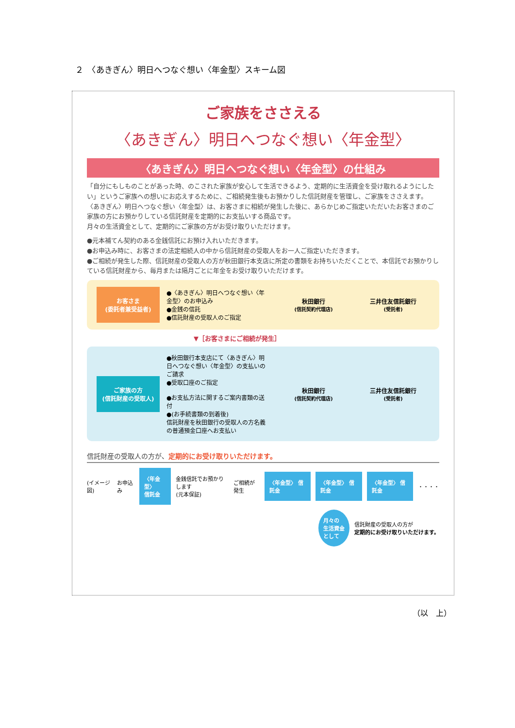２　〈あきぎん〉明日へつなぐ想い〈年金型〉スキーム図
ご家族をささえる
〈あきぎん〉明日へつなぐ想い〈年金型〉
〈あきぎん〉明日へつなぐ想い〈年金型〉の仕組み
「自分にもしものことがあった時、のこされた家族が安心して生活できるよう、定期的に生活資金を受け取れるようにしたい」というご家族への想いにお応えするために、ご相続発生後もお預かりした信託財産を管理し、ご家族をささえます。
〈あきぎん〉明日へつなぐ想い〈年金型〉は、お客さまに相続が発生した後に、あらかじめご指定いただいたお客さまのご家族の方にお預かりしている信託財産を定期的にお支払いする商品です。
月々の生活資金として、定期的にご家族の方がお受け取りいただけます。
●元本補てん契約のある金銭信託にお預け入れいただきます。
●お申込み時に、お客さまの法定相続人の中から信託財産の受取人をお一人ご指定いただきます。
●ご相続が発生した際、信託財産の受取人の方が秋田銀行本支店に所定の書類をお持ちいただくことで、本信託でお預かりしている信託財産から、毎月または隔月ごとに年金をお受け取りいただけます。
お客さま
(委託者兼受益者)
●〈あきぎん〉明日へつなぐ想い〈年金型〉のお申込み
●金銭の信託
●信託財産の受取人のご指定
秋田銀行
(信託契約代理店)
三井住友信託銀行
(受託者)
▼［お客さまにご相続が発生］
ご家族の方
(信託財産の受取人)
●秋田銀行本支店にて〈あきぎん〉明日へつなぐ想い〈年金型〉の支払いのご請求
●受取口座のご指定
●お支払方法に関するご案内書類の送付
●(お手続書類の到着後)
信託財産を秋田銀行の受取人の方名義の普通預金口座へお支払い
秋田銀行
(信託契約代理店)
三井住友信託銀行
(受託者)
信託財産の受取人の方が、定期的にお受け取りいただけます。
(イメージ図) お申込み 〈年金型〉
信託金 金銭信託でお預かりします
(元本保証) ご相続が発生 〈年金型〉 信託金 〈年金型〉 信託金 〈年金型〉 信託金 ・・・・
月々の
生活資金
として 信託財産の受取人の方が
定期的にお受け取りいただけます。
（以　上）